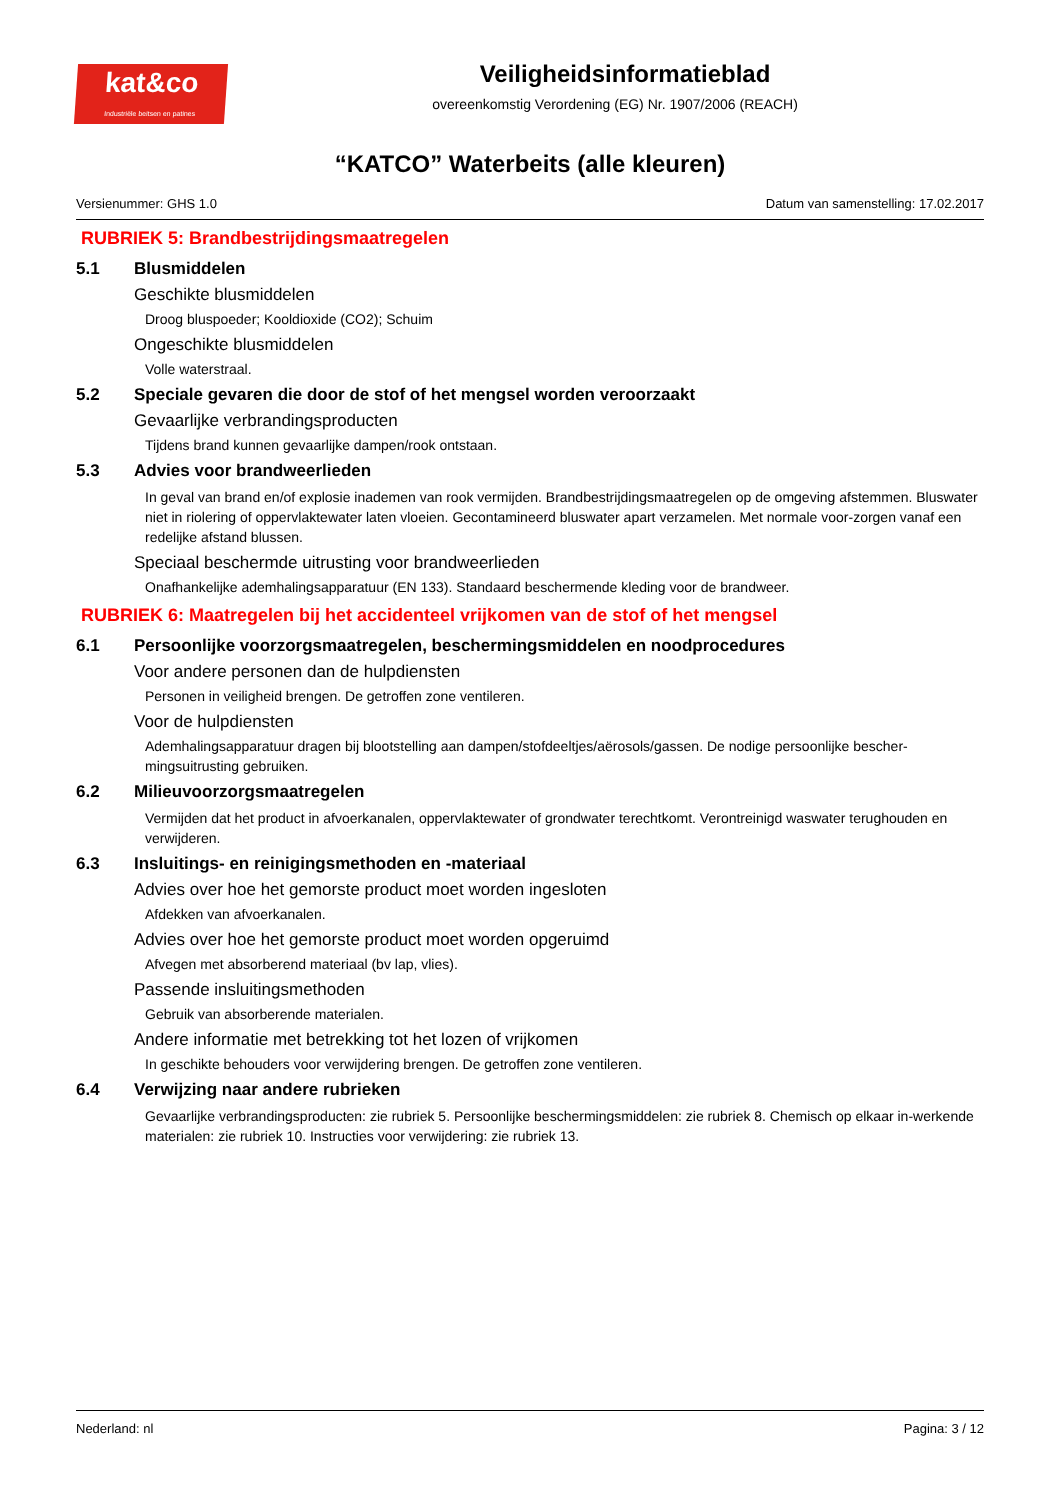kat&co
Industriële beitsen en patines
Veiligheidsinformatieblad
overeenkomstig Verordening (EG) Nr. 1907/2006 (REACH)
“KATCO” Waterbeits (alle kleuren)
Versienummer: GHS 1.0 Datum van samenstelling: 17.02.2017
RUBRIEK 5: Brandbestrijdingsmaatregelen
5.1 Blusmiddelen
Geschikte blusmiddelen
Droog bluspoeder; Kooldioxide (CO2); Schuim
Ongeschikte blusmiddelen
Volle waterstraal.
5.2 Speciale gevaren die door de stof of het mengsel worden veroorzaakt
Gevaarlijke verbrandingsproducten
Tijdens brand kunnen gevaarlijke dampen/rook ontstaan.
5.3 Advies voor brandweerlieden
In geval van brand en/of explosie inademen van rook vermijden. Brandbestrijdingsmaatregelen op de omgeving afstemmen. Bluswater niet in riolering of oppervlaktewater laten vloeien. Gecontamineerd bluswater apart verzamelen. Met normale voor-zorgen vanaf een redelijke afstand blussen.
Speciaal beschermde uitrusting voor brandweerlieden
Onafhankelijke ademhalingsapparatuur (EN 133). Standaard beschermende kleding voor de brandweer.
RUBRIEK 6: Maatregelen bij het accidenteel vrijkomen van de stof of het mengsel
6.1 Persoonlijke voorzorgsmaatregelen, beschermingsmiddelen en noodprocedures
Voor andere personen dan de hulpdiensten
Personen in veiligheid brengen. De getroffen zone ventileren.
Voor de hulpdiensten
Ademhalingsapparatuur dragen bij blootstelling aan dampen/stofdeeltjes/aërosols/gassen. De nodige persoonlijke bescher-mingsuitrusting gebruiken.
6.2 Milieuvoorzorgsmaatregelen
Vermijden dat het product in afvoerkanalen, oppervlaktewater of grondwater terechtkomt. Verontreinigd waswater terughouden en verwijderen.
6.3 Insluitings- en reinigingsmethoden en -materiaal
Advies over hoe het gemorste product moet worden ingesloten
Afdekken van afvoerkanalen.
Advies over hoe het gemorste product moet worden opgeruimd
Afvegen met absorberend materiaal (bv lap, vlies).
Passende insluitingsmethoden
Gebruik van absorberende materialen.
Andere informatie met betrekking tot het lozen of vrijkomen
In geschikte behouders voor verwijdering brengen. De getroffen zone ventileren.
6.4 Verwijzing naar andere rubrieken
Gevaarlijke verbrandingsproducten: zie rubriek 5. Persoonlijke beschermingsmiddelen: zie rubriek 8. Chemisch op elkaar in-werkende materialen: zie rubriek 10. Instructies voor verwijdering: zie rubriek 13.
Nederland: nl Pagina: 3 / 12